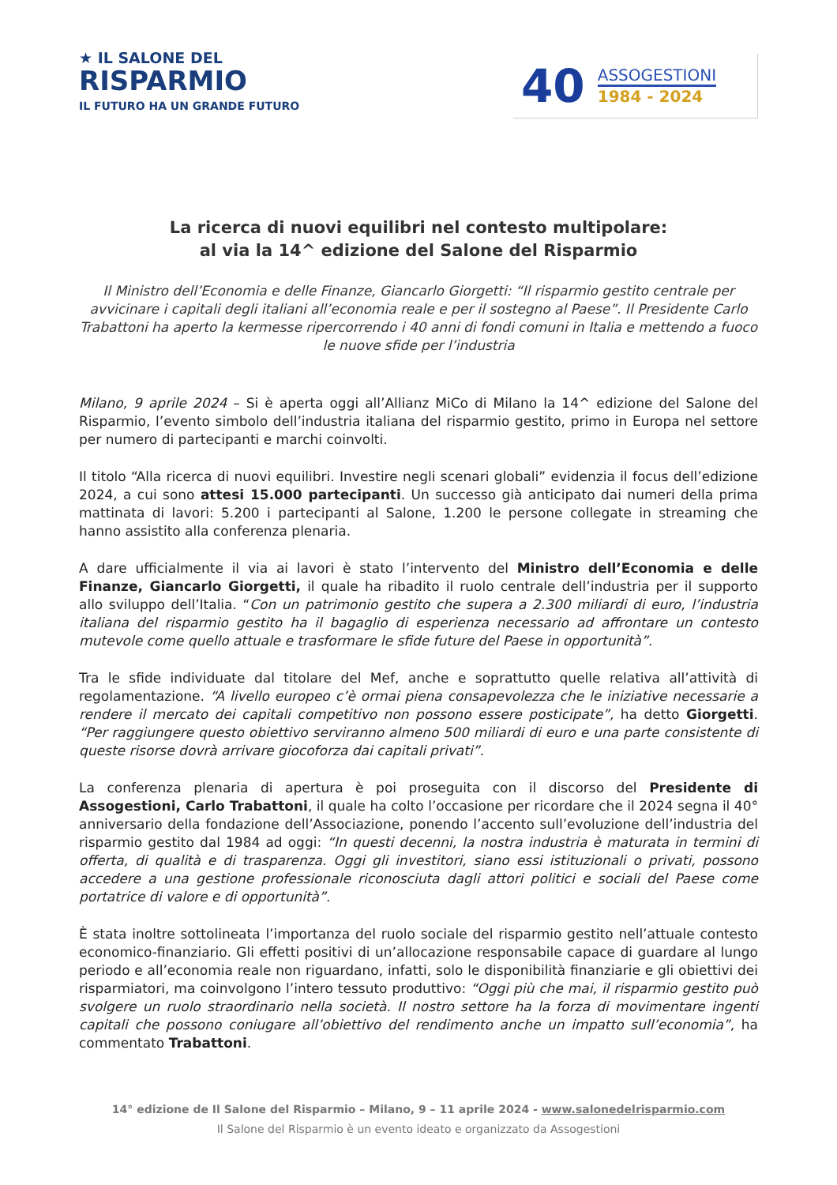★ IL SALONE DEL
RISPARMIO
IL FUTURO HA UN GRANDE FUTURO
40
ASSOGESTIONI
1984 - 2024
La ricerca di nuovi equilibri nel contesto multipolare:
al via la 14^ edizione del Salone del Risparmio
Il Ministro dell’Economia e delle Finanze, Giancarlo Giorgetti: “Il risparmio gestito centrale per avvicinare i capitali degli italiani all’economia reale e per il sostegno al Paese”. Il Presidente Carlo Trabattoni ha aperto la kermesse ripercorrendo i 40 anni di fondi comuni in Italia e mettendo a fuoco le nuove sfide per l’industria
Milano, 9 aprile 2024 – Si è aperta oggi all’Allianz MiCo di Milano la 14^ edizione del Salone del Risparmio, l’evento simbolo dell’industria italiana del risparmio gestito, primo in Europa nel settore per numero di partecipanti e marchi coinvolti.
Il titolo “Alla ricerca di nuovi equilibri. Investire negli scenari globali” evidenzia il focus dell’edizione 2024, a cui sono attesi 15.000 partecipanti. Un successo già anticipato dai numeri della prima mattinata di lavori: 5.200 i partecipanti al Salone, 1.200 le persone collegate in streaming che hanno assistito alla conferenza plenaria.
A dare ufficialmente il via ai lavori è stato l’intervento del Ministro dell’Economia e delle Finanze, Giancarlo Giorgetti, il quale ha ribadito il ruolo centrale dell’industria per il supporto allo sviluppo dell’Italia. “Con un patrimonio gestito che supera a 2.300 miliardi di euro, l’industria italiana del risparmio gestito ha il bagaglio di esperienza necessario ad affrontare un contesto mutevole come quello attuale e trasformare le sfide future del Paese in opportunità”.
Tra le sfide individuate dal titolare del Mef, anche e soprattutto quelle relativa all’attività di regolamentazione. “A livello europeo c’è ormai piena consapevolezza che le iniziative necessarie a rendere il mercato dei capitali competitivo non possono essere posticipate”, ha detto Giorgetti. “Per raggiungere questo obiettivo serviranno almeno 500 miliardi di euro e una parte consistente di queste risorse dovrà arrivare giocoforza dai capitali privati”.
La conferenza plenaria di apertura è poi proseguita con il discorso del Presidente di Assogestioni, Carlo Trabattoni, il quale ha colto l’occasione per ricordare che il 2024 segna il 40° anniversario della fondazione dell’Associazione, ponendo l’accento sull’evoluzione dell’industria del risparmio gestito dal 1984 ad oggi: “In questi decenni, la nostra industria è maturata in termini di offerta, di qualità e di trasparenza. Oggi gli investitori, siano essi istituzionali o privati, possono accedere a una gestione professionale riconosciuta dagli attori politici e sociali del Paese come portatrice di valore e di opportunità”.
È stata inoltre sottolineata l’importanza del ruolo sociale del risparmio gestito nell’attuale contesto economico-finanziario. Gli effetti positivi di un’allocazione responsabile capace di guardare al lungo periodo e all’economia reale non riguardano, infatti, solo le disponibilità finanziarie e gli obiettivi dei risparmiatori, ma coinvolgono l’intero tessuto produttivo: “Oggi più che mai, il risparmio gestito può svolgere un ruolo straordinario nella società. Il nostro settore ha la forza di movimentare ingenti capitali che possono coniugare all’obiettivo del rendimento anche un impatto sull’economia”, ha commentato Trabattoni.
14° edizione de Il Salone del Risparmio – Milano, 9 – 11 aprile 2024 - www.salonedelrisparmio.com
Il Salone del Risparmio è un evento ideato e organizzato da Assogestioni